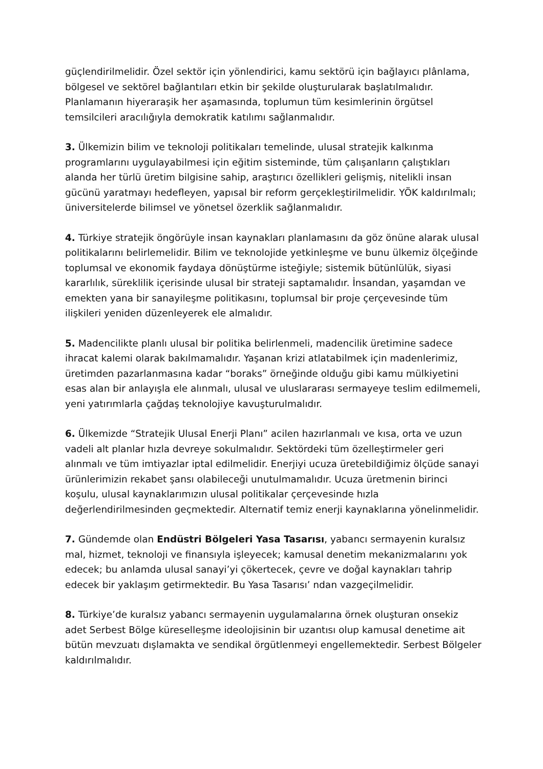güçlendirilmelidir. Özel sektör için yönlendirici, kamu sektörü için bağlayıcı plânlama, bölgesel ve sektörel bağlantıları etkin bir şekilde oluşturularak başlatılmalıdır. Planlamanın hiyeraraşik her aşamasında, toplumun tüm kesimlerinin örgütsel temsilcileri aracılığıyla demokratik katılımı sağlanmalıdır.
3. Ülkemizin bilim ve teknoloji politikaları temelinde, ulusal stratejik kalkınma programlarını uygulayabilmesi için eğitim sisteminde, tüm çalışanların çalıştıkları alanda her türlü üretim bilgisine sahip, araştırıcı özellikleri gelişmiş, nitelikli insan gücünü yaratmayı hedefleyen, yapısal bir reform gerçekleştirilmelidir. YÖK kaldırılmalı; üniversitelerde bilimsel ve yönetsel özerklik sağlanmalıdır.
4. Türkiye stratejik öngörüyle insan kaynakları planlamasını da göz önüne alarak ulusal politikalarını belirlemelidir. Bilim ve teknolojide yetkinleşme ve bunu ülkemiz ölçeğinde toplumsal ve ekonomik faydaya dönüştürme isteğiyle; sistemik bütünlülük, siyasi kararlılık, süreklilik içerisinde ulusal bir strateji saptamalıdır. İnsandan, yaşamdan ve emekten yana bir sanayileşme politikasını, toplumsal bir proje çerçevesinde tüm ilişkileri yeniden düzenleyerek ele almalıdır.
5. Madencilikte planlı ulusal bir politika belirlenmeli, madencilik üretimine sadece ihracat kalemi olarak bakılmamalıdır. Yaşanan krizi atlatabilmek için madenlerimiz, üretimden pazarlanmasına kadar “boraks” örneğinde olduğu gibi kamu mülkiyetini esas alan bir anlayışla ele alınmalı, ulusal ve uluslararası sermayeye teslim edilmemeli, yeni yatırımlarla çağdaş teknolojiye kavuşturulmalıdır.
6. Ülkemizde “Stratejik Ulusal Enerji Planı” acilen hazırlanmalı ve kısa, orta ve uzun vadeli alt planlar hızla devreye sokulmalıdır. Sektördeki tüm özelleştirmeler geri alınmalı ve tüm imtiyazlar iptal edilmelidir. Enerjiyi ucuza üretebildiğimiz ölçüde sanayi ürünlerimizin rekabet şansı olabileceği unutulmamalıdır. Ucuza üretmenin birinci koşulu, ulusal kaynaklarımızın ulusal politikalar çerçevesinde hızla değerlendirilmesinden geçmektedir. Alternatif temiz enerji kaynaklarına yönelinmelidir.
7. Gündemde olan Endüstri Bölgeleri Yasa Tasarısı, yabancı sermayenin kuralsız mal, hizmet, teknoloji ve finansıyla işleyecek; kamusal denetim mekanizmalarını yok edecek; bu anlamda ulusal sanayi’yi çökertecek, çevre ve doğal kaynakları tahrip edecek bir yaklaşım getirmektedir. Bu Yasa Tasarısı’ ndan vazgeçilmelidir.
8. Türkiye’de kuralsız yabancı sermayenin uygulamalarına örnek oluşturan onsekiz adet Serbest Bölge küreselleşme ideolojisinin bir uzantısı olup kamusal denetime ait bütün mevzuatı dışlamakta ve sendikal örgütlenmeyi engellemektedir. Serbest Bölgeler kaldırılmalıdır.